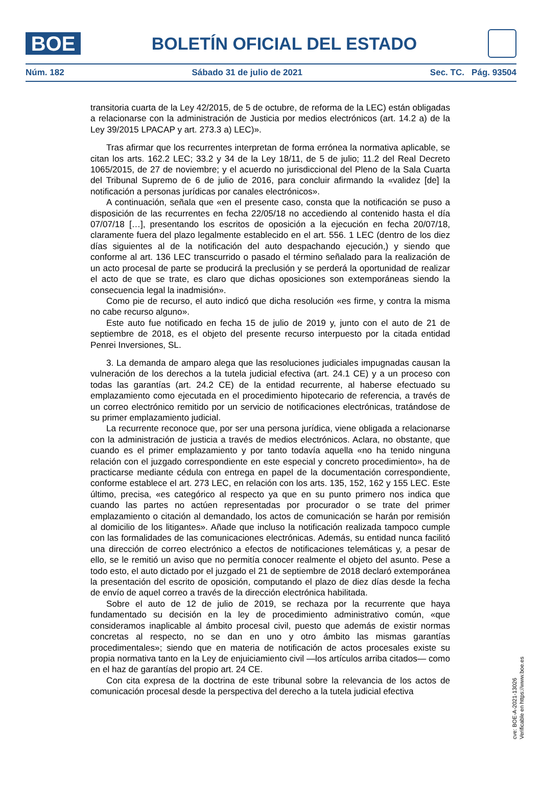BOE
BOLETÍN OFICIAL DEL ESTADO
Núm. 182 Sábado 31 de julio de 2021 Sec. TC. Pág. 93504
transitoria cuarta de la Ley 42/2015, de 5 de octubre, de reforma de la LEC) están obligadas a relacionarse con la administración de Justicia por medios electrónicos (art. 14.2 a) de la Ley 39/2015 LPACAP y art. 273.3 a) LEC)».
Tras afirmar que los recurrentes interpretan de forma errónea la normativa aplicable, se citan los arts. 162.2 LEC; 33.2 y 34 de la Ley 18/11, de 5 de julio; 11.2 del Real Decreto 1065/2015, de 27 de noviembre; y el acuerdo no jurisdiccional del Pleno de la Sala Cuarta del Tribunal Supremo de 6 de julio de 2016, para concluir afirmando la «validez [de] la notificación a personas jurídicas por canales electrónicos».
A continuación, señala que «en el presente caso, consta que la notificación se puso a disposición de las recurrentes en fecha 22/05/18 no accediendo al contenido hasta el día 07/07/18 […], presentando los escritos de oposición a la ejecución en fecha 20/07/18, claramente fuera del plazo legalmente establecido en el art. 556. 1 LEC (dentro de los diez días siguientes al de la notificación del auto despachando ejecución,) y siendo que conforme al art. 136 LEC transcurrido o pasado el término señalado para la realización de un acto procesal de parte se producirá la preclusión y se perderá la oportunidad de realizar el acto de que se trate, es claro que dichas oposiciones son extemporáneas siendo la consecuencia legal la inadmisión».
Como pie de recurso, el auto indicó que dicha resolución «es firme, y contra la misma no cabe recurso alguno».
Este auto fue notificado en fecha 15 de julio de 2019 y, junto con el auto de 21 de septiembre de 2018, es el objeto del presente recurso interpuesto por la citada entidad Penrei Inversiones, SL.
3. La demanda de amparo alega que las resoluciones judiciales impugnadas causan la vulneración de los derechos a la tutela judicial efectiva (art. 24.1 CE) y a un proceso con todas las garantías (art. 24.2 CE) de la entidad recurrente, al haberse efectuado su emplazamiento como ejecutada en el procedimiento hipotecario de referencia, a través de un correo electrónico remitido por un servicio de notificaciones electrónicas, tratándose de su primer emplazamiento judicial.
La recurrente reconoce que, por ser una persona jurídica, viene obligada a relacionarse con la administración de justicia a través de medios electrónicos. Aclara, no obstante, que cuando es el primer emplazamiento y por tanto todavía aquella «no ha tenido ninguna relación con el juzgado correspondiente en este especial y concreto procedimiento», ha de practicarse mediante cédula con entrega en papel de la documentación correspondiente, conforme establece el art. 273 LEC, en relación con los arts. 135, 152, 162 y 155 LEC. Este último, precisa, «es categórico al respecto ya que en su punto primero nos indica que cuando las partes no actúen representadas por procurador o se trate del primer emplazamiento o citación al demandado, los actos de comunicación se harán por remisión al domicilio de los litigantes». Añade que incluso la notificación realizada tampoco cumple con las formalidades de las comunicaciones electrónicas. Además, su entidad nunca facilitó una dirección de correo electrónico a efectos de notificaciones telemáticas y, a pesar de ello, se le remitió un aviso que no permitía conocer realmente el objeto del asunto. Pese a todo esto, el auto dictado por el juzgado el 21 de septiembre de 2018 declaró extemporánea la presentación del escrito de oposición, computando el plazo de diez días desde la fecha de envío de aquel correo a través de la dirección electrónica habilitada.
Sobre el auto de 12 de julio de 2019, se rechaza por la recurrente que haya fundamentado su decisión en la ley de procedimiento administrativo común, «que consideramos inaplicable al ámbito procesal civil, puesto que además de existir normas concretas al respecto, no se dan en uno y otro ámbito las mismas garantías procedimentales»; siendo que en materia de notificación de actos procesales existe su propia normativa tanto en la Ley de enjuiciamiento civil —los artículos arriba citados— como en el haz de garantías del propio art. 24 CE.
Con cita expresa de la doctrina de este tribunal sobre la relevancia de los actos de comunicación procesal desde la perspectiva del derecho a la tutela judicial efectiva
cve: BOE-A-2021-13026
Verificable en https://www.boe.es